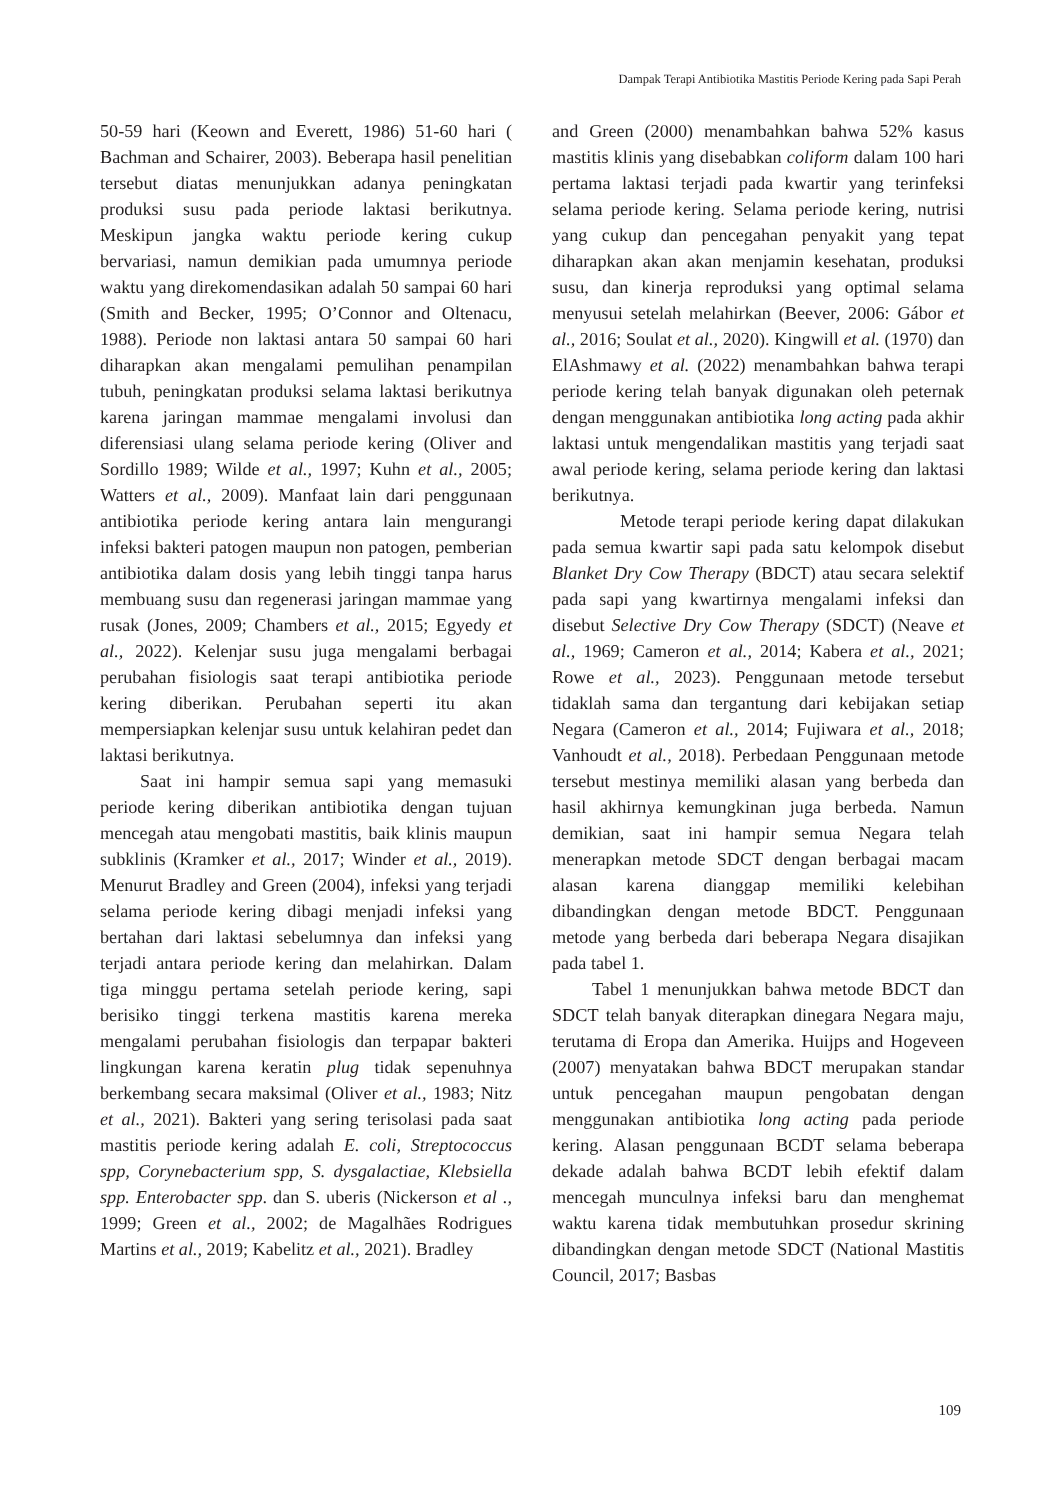Dampak Terapi Antibiotika Mastitis Periode Kering pada Sapi Perah
50-59 hari (Keown and Everett, 1986) 51-60 hari ( Bachman and Schairer, 2003). Beberapa hasil penelitian tersebut diatas menunjukkan adanya peningkatan produksi susu pada periode laktasi berikutnya. Meskipun jangka waktu periode kering cukup bervariasi, namun demikian pada umumnya periode waktu yang direkomendasikan adalah 50 sampai 60 hari (Smith and Becker, 1995; O’Connor and Oltenacu, 1988). Periode non laktasi antara 50 sampai 60 hari diharapkan akan mengalami pemulihan penampilan tubuh, peningkatan produksi selama laktasi berikutnya karena jaringan mammae mengalami involusi dan diferensiasi ulang selama periode kering (Oliver and Sordillo 1989; Wilde et al., 1997; Kuhn et al., 2005; Watters et al., 2009). Manfaat lain dari penggunaan antibiotika periode kering antara lain mengurangi infeksi bakteri patogen maupun non patogen, pemberian antibiotika dalam dosis yang lebih tinggi tanpa harus membuang susu dan regenerasi jaringan mammae yang rusak (Jones, 2009; Chambers et al., 2015; Egyedy et al., 2022). Kelenjar susu juga mengalami berbagai perubahan fisiologis saat terapi antibiotika periode kering diberikan. Perubahan seperti itu akan mempersiapkan kelenjar susu untuk kelahiran pedet dan laktasi berikutnya.
Saat ini hampir semua sapi yang memasuki periode kering diberikan antibiotika dengan tujuan mencegah atau mengobati mastitis, baik klinis maupun subklinis (Kramker et al., 2017; Winder et al., 2019). Menurut Bradley and Green (2004), infeksi yang terjadi selama periode kering dibagi menjadi infeksi yang bertahan dari laktasi sebelumnya dan infeksi yang terjadi antara periode kering dan melahirkan. Dalam tiga minggu pertama setelah periode kering, sapi berisiko tinggi terkena mastitis karena mereka mengalami perubahan fisiologis dan terpapar bakteri lingkungan karena keratin plug tidak sepenuhnya berkembang secara maksimal (Oliver et al., 1983; Nitz et al., 2021). Bakteri yang sering terisolasi pada saat mastitis periode kering adalah E. coli, Streptococcus spp, Corynebacterium spp, S. dysgalactiae, Klebsiella spp. Enterobacter spp. dan S. uberis (Nickerson et al ., 1999; Green et al., 2002; de Magalhães Rodrigues Martins et al., 2019; Kabelitz et al., 2021). Bradley
and Green (2000) menambahkan bahwa 52% kasus mastitis klinis yang disebabkan coliform dalam 100 hari pertama laktasi terjadi pada kwartir yang terinfeksi selama periode kering. Selama periode kering, nutrisi yang cukup dan pencegahan penyakit yang tepat diharapkan akan akan menjamin kesehatan, produksi susu, dan kinerja reproduksi yang optimal selama menyusui setelah melahirkan (Beever, 2006: Gábor et al., 2016; Soulat et al., 2020). Kingwill et al. (1970) dan ElAshmawy et al. (2022) menambahkan bahwa terapi periode kering telah banyak digunakan oleh peternak dengan menggunakan antibiotika long acting pada akhir laktasi untuk mengendalikan mastitis yang terjadi saat awal periode kering, selama periode kering dan laktasi berikutnya.
Metode terapi periode kering dapat dilakukan pada semua kwartir sapi pada satu kelompok disebut Blanket Dry Cow Therapy (BDCT) atau secara selektif pada sapi yang kwartirnya mengalami infeksi dan disebut Selective Dry Cow Therapy (SDCT) (Neave et al., 1969; Cameron et al., 2014; Kabera et al., 2021; Rowe et al., 2023). Penggunaan metode tersebut tidaklah sama dan tergantung dari kebijakan setiap Negara (Cameron et al., 2014; Fujiwara et al., 2018; Vanhoudt et al., 2018). Perbedaan Penggunaan metode tersebut mestinya memiliki alasan yang berbeda dan hasil akhirnya kemungkinan juga berbeda. Namun demikian, saat ini hampir semua Negara telah menerapkan metode SDCT dengan berbagai macam alasan karena dianggap memiliki kelebihan dibandingkan dengan metode BDCT. Penggunaan metode yang berbeda dari beberapa Negara disajikan pada tabel 1.
Tabel 1 menunjukkan bahwa metode BDCT dan SDCT telah banyak diterapkan dinegara Negara maju, terutama di Eropa dan Amerika. Huijps and Hogeveen (2007) menyatakan bahwa BDCT merupakan standar untuk pencegahan maupun pengobatan dengan menggunakan antibiotika long acting pada periode kering. Alasan penggunaan BCDT selama beberapa dekade adalah bahwa BCDT lebih efektif dalam mencegah munculnya infeksi baru dan menghemat waktu karena tidak membutuhkan prosedur skrining dibandingkan dengan metode SDCT (National Mastitis Council, 2017; Basbas
109